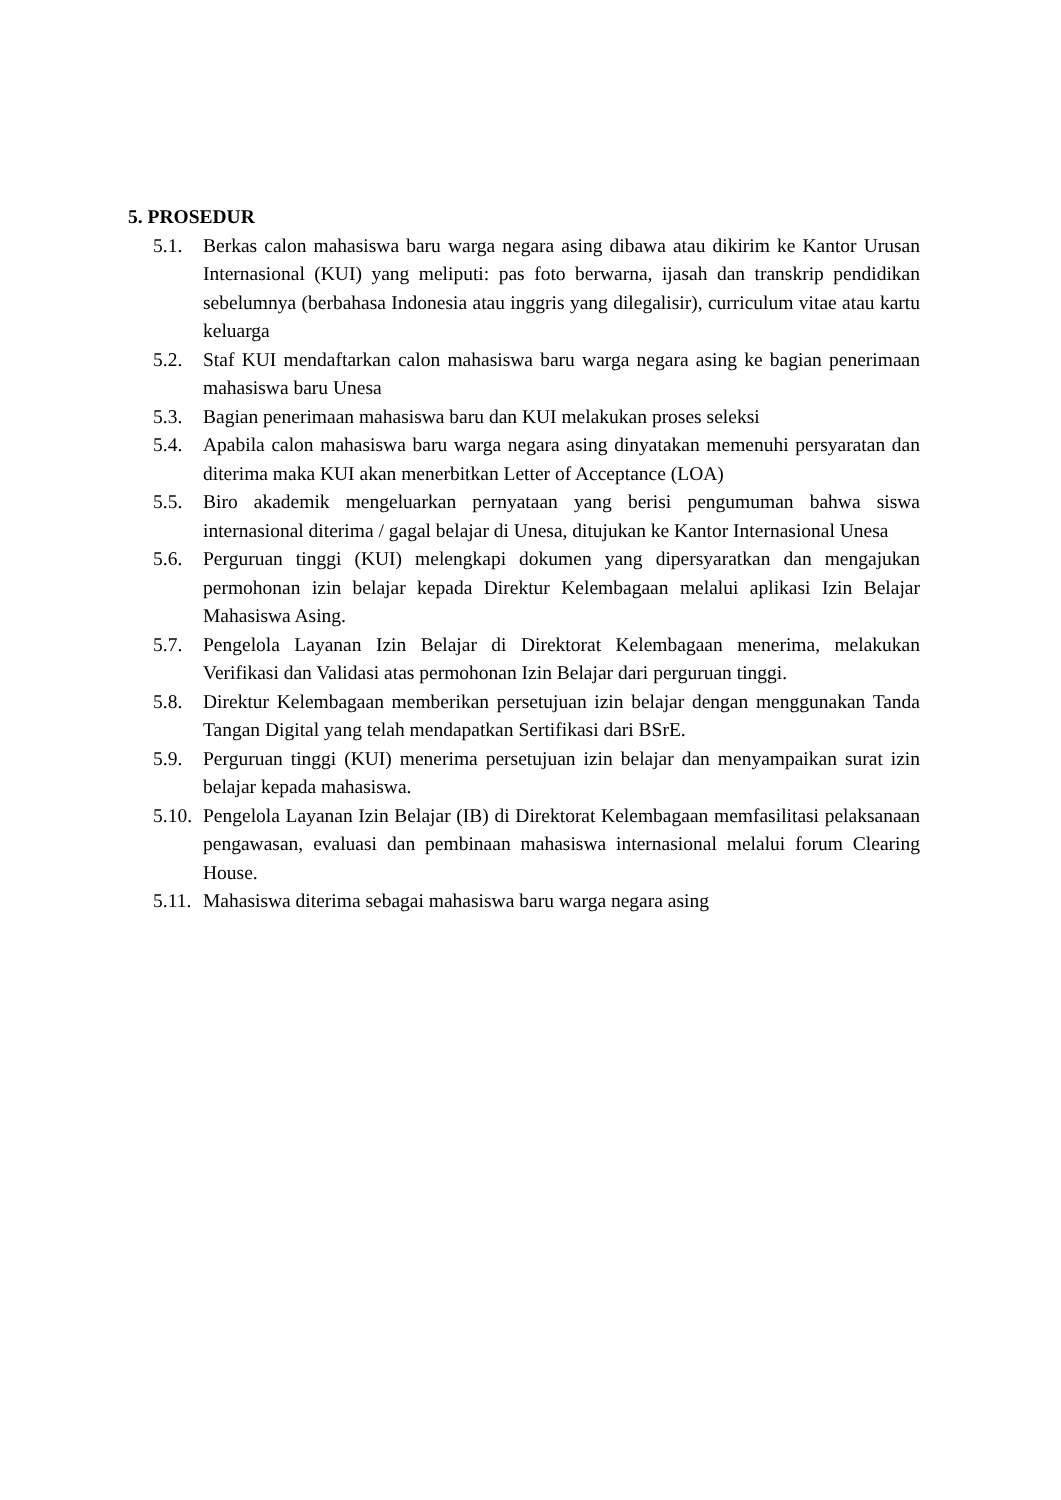5. PROSEDUR
5.1. Berkas calon mahasiswa baru warga negara asing dibawa atau dikirim ke Kantor Urusan Internasional (KUI) yang meliputi: pas foto berwarna, ijasah dan transkrip pendidikan sebelumnya (berbahasa Indonesia atau inggris yang dilegalisir), curriculum vitae atau kartu keluarga
5.2. Staf KUI mendaftarkan calon mahasiswa baru warga negara asing ke bagian penerimaan mahasiswa baru Unesa
5.3. Bagian penerimaan mahasiswa baru dan KUI melakukan proses seleksi
5.4. Apabila calon mahasiswa baru warga negara asing dinyatakan memenuhi persyaratan dan diterima maka KUI akan menerbitkan Letter of Acceptance (LOA)
5.5. Biro akademik mengeluarkan pernyataan yang berisi pengumuman bahwa siswa internasional diterima / gagal belajar di Unesa, ditujukan ke Kantor Internasional Unesa
5.6. Perguruan tinggi (KUI) melengkapi dokumen yang dipersyaratkan dan mengajukan permohonan izin belajar kepada Direktur Kelembagaan melalui aplikasi Izin Belajar Mahasiswa Asing.
5.7. Pengelola Layanan Izin Belajar di Direktorat Kelembagaan menerima, melakukan Verifikasi dan Validasi atas permohonan Izin Belajar dari perguruan tinggi.
5.8. Direktur Kelembagaan memberikan persetujuan izin belajar dengan menggunakan Tanda Tangan Digital yang telah mendapatkan Sertifikasi dari BSrE.
5.9. Perguruan tinggi (KUI) menerima persetujuan izin belajar dan menyampaikan surat izin belajar kepada mahasiswa.
5.10. Pengelola Layanan Izin Belajar (IB) di Direktorat Kelembagaan memfasilitasi pelaksanaan pengawasan, evaluasi dan pembinaan mahasiswa internasional melalui forum Clearing House.
5.11. Mahasiswa diterima sebagai mahasiswa baru warga negara asing